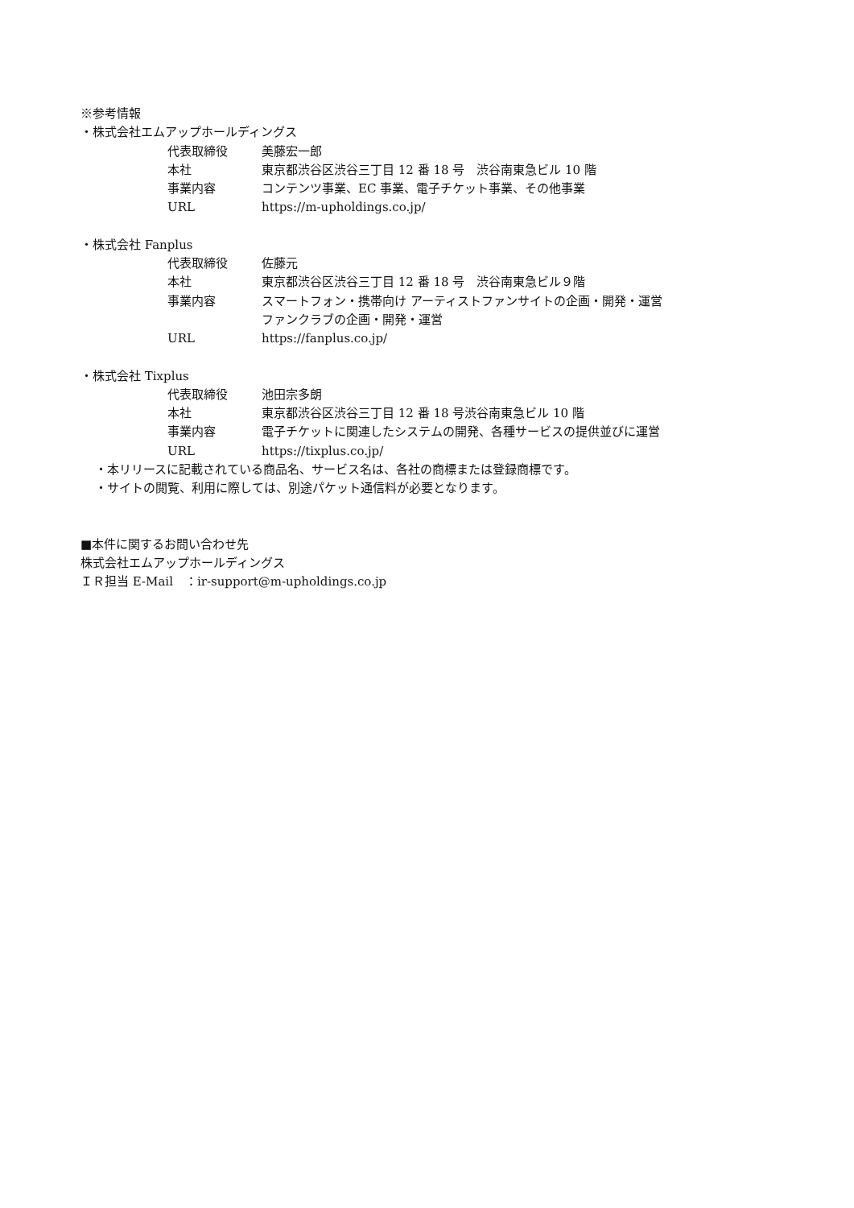※参考情報
・株式会社エムアップホールディングス
代表取締役 美藤宏一郎
本社 東京都渋谷区渋谷三丁目 12 番 18 号　渋谷南東急ビル 10 階
事業内容 コンテンツ事業、EC 事業、電子チケット事業、その他事業
URL https://m-upholdings.co.jp/
・株式会社 Fanplus
代表取締役 佐藤元
本社 東京都渋谷区渋谷三丁目 12 番 18 号　渋谷南東急ビル９階
事業内容 スマートフォン・携帯向け アーティストファンサイトの企画・開発・運営
ファンクラブの企画・開発・運営
URL https://fanplus.co.jp/
・株式会社 Tixplus
代表取締役 池田宗多朗
本社 東京都渋谷区渋谷三丁目 12 番 18 号渋谷南東急ビル 10 階
事業内容 電子チケットに関連したシステムの開発、各種サービスの提供並びに運営
URL https://tixplus.co.jp/
・本リリースに記載されている商品名、サービス名は、各社の商標または登録商標です。
・サイトの閲覧、利用に際しては、別途パケット通信料が必要となります。
■本件に関するお問い合わせ先
株式会社エムアップホールディングス
ＩＲ担当 E-Mail　：ir-support@m-upholdings.co.jp